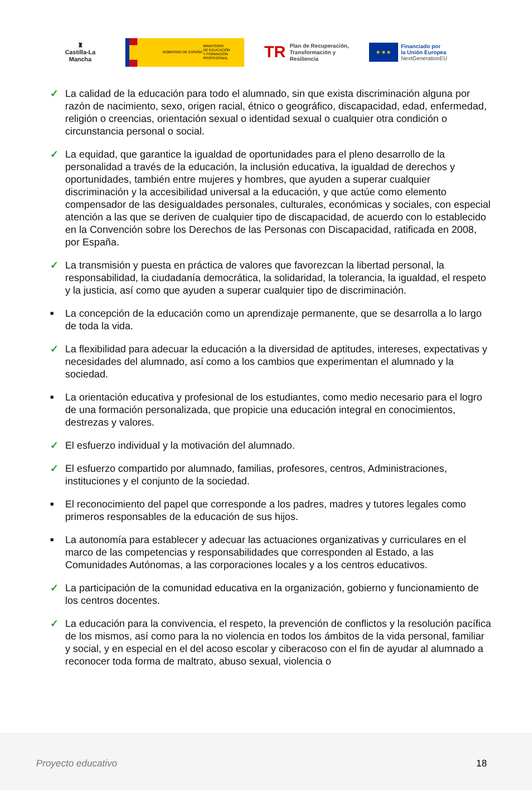♜
Castilla-La Mancha
GOBIERNO DE ESPAÑA
MINISTERIO
DE EDUCACIÓN
Y FORMACIÓN PROFESIONAL
TR Plan de Recuperación,
Transformación y Resiliencia
★ ★ ★
Financiado por
la Unión Europea
NextGenerationEU
✓ La calidad de la educación para todo el alumnado, sin que exista discriminación alguna por razón de nacimiento, sexo, origen racial, étnico o geográfico, discapacidad, edad, enfermedad, religión o creencias, orientación sexual o identidad sexual o cualquier otra condición o circunstancia personal o social.
✓ La equidad, que garantice la igualdad de oportunidades para el pleno desarrollo de la personalidad a través de la educación, la inclusión educativa, la igualdad de derechos y oportunidades, también entre mujeres y hombres, que ayuden a superar cualquier discriminación y la accesibilidad universal a la educación, y que actúe como elemento compensador de las desigualdades personales, culturales, económicas y sociales, con especial atención a las que se deriven de cualquier tipo de discapacidad, de acuerdo con lo establecido en la Convención sobre los Derechos de las Personas con Discapacidad, ratificada en 2008, por España.
✓ La transmisión y puesta en práctica de valores que favorezcan la libertad personal, la responsabilidad, la ciudadanía democrática, la solidaridad, la tolerancia, la igualdad, el respeto y la justicia, así como que ayuden a superar cualquier tipo de discriminación.
■ La concepción de la educación como un aprendizaje permanente, que se desarrolla a lo largo de toda la vida.
✓ La flexibilidad para adecuar la educación a la diversidad de aptitudes, intereses, expectativas y necesidades del alumnado, así como a los cambios que experimentan el alumnado y la sociedad.
■ La orientación educativa y profesional de los estudiantes, como medio necesario para el logro de una formación personalizada, que propicie una educación integral en conocimientos, destrezas y valores.
✓ El esfuerzo individual y la motivación del alumnado.
✓ El esfuerzo compartido por alumnado, familias, profesores, centros, Administraciones, instituciones y el conjunto de la sociedad.
■ El reconocimiento del papel que corresponde a los padres, madres y tutores legales como primeros responsables de la educación de sus hijos.
■ La autonomía para establecer y adecuar las actuaciones organizativas y curriculares en el marco de las competencias y responsabilidades que corresponden al Estado, a las Comunidades Autónomas, a las corporaciones locales y a los centros educativos.
✓ La participación de la comunidad educativa en la organización, gobierno y funcionamiento de los centros docentes.
✓ La educación para la convivencia, el respeto, la prevención de conflictos y la resolución pacífica de los mismos, así como para la no violencia en todos los ámbitos de la vida personal, familiar y social, y en especial en el del acoso escolar y ciberacoso con el fin de ayudar al alumnado a reconocer toda forma de maltrato, abuso sexual, violencia o
Proyecto educativo 18